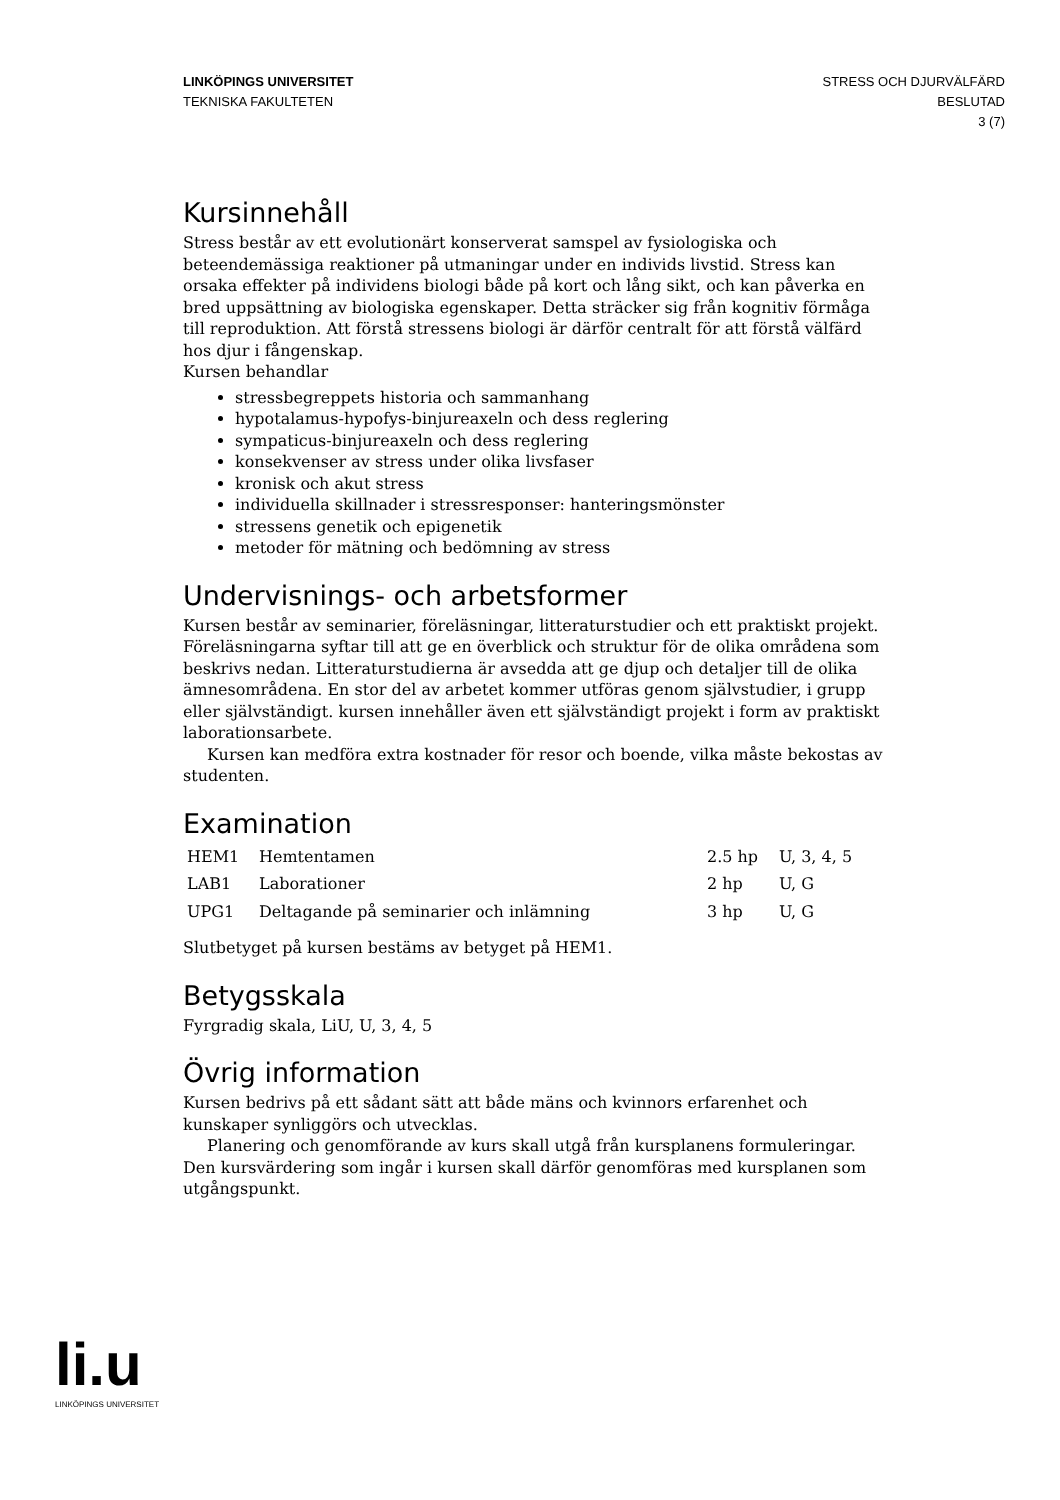LINKÖPINGS UNIVERSITET
TEKNISKA FAKULTETEN
STRESS OCH DJURVÄLFÄRD
BESLUTAD
3 (7)
Kursinnehåll
Stress består av ett evolutionärt konserverat samspel av fysiologiska och beteendemässiga reaktioner på utmaningar under en individs livstid. Stress kan orsaka effekter på individens biologi både på kort och lång sikt, och kan påverka en bred uppsättning av biologiska egenskaper. Detta sträcker sig från kognitiv förmåga till reproduktion. Att förstå stressens biologi är därför centralt för att förstå välfärd hos djur i fångenskap.
Kursen behandlar
stressbegreppets historia och sammanhang
hypotalamus-hypofys-binjureaxeln och dess reglering
sympaticus-binjureaxeln och dess reglering
konsekvenser av stress under olika livsfaser
kronisk och akut stress
individuella skillnader i stressresponser: hanteringsmönster
stressens genetik och epigenetik
metoder för mätning och bedömning av stress
Undervisnings- och arbetsformer
Kursen består av seminarier, föreläsningar, litteraturstudier och ett praktiskt projekt. Föreläsningarna syftar till att ge en överblick och struktur för de olika områdena som beskrivs nedan. Litteraturstudierna är avsedda att ge djup och detaljer till de olika ämnesområdena. En stor del av arbetet kommer utföras genom självstudier, i grupp eller självständigt. kursen innehåller även ett självständigt projekt i form av praktiskt laborationsarbete.
Kursen kan medföra extra kostnader för resor och boende, vilka måste bekostas av studenten.
Examination
| HEM1 | Hemtentamen | 2.5 hp | U, 3, 4, 5 |
| LAB1 | Laborationer | 2 hp | U, G |
| UPG1 | Deltagande på seminarier och inlämning | 3 hp | U, G |
Slutbetyget på kursen bestäms av betyget på HEM1.
Betygsskala
Fyrgradig skala, LiU, U, 3, 4, 5
Övrig information
Kursen bedrivs på ett sådant sätt att både mäns och kvinnors erfarenhet och kunskaper synliggörs och utvecklas.
Planering och genomförande av kurs skall utgå från kursplanens formuleringar. Den kursvärdering som ingår i kursen skall därför genomföras med kursplanen som utgångspunkt.
li.u
LINKÖPINGS UNIVERSITET